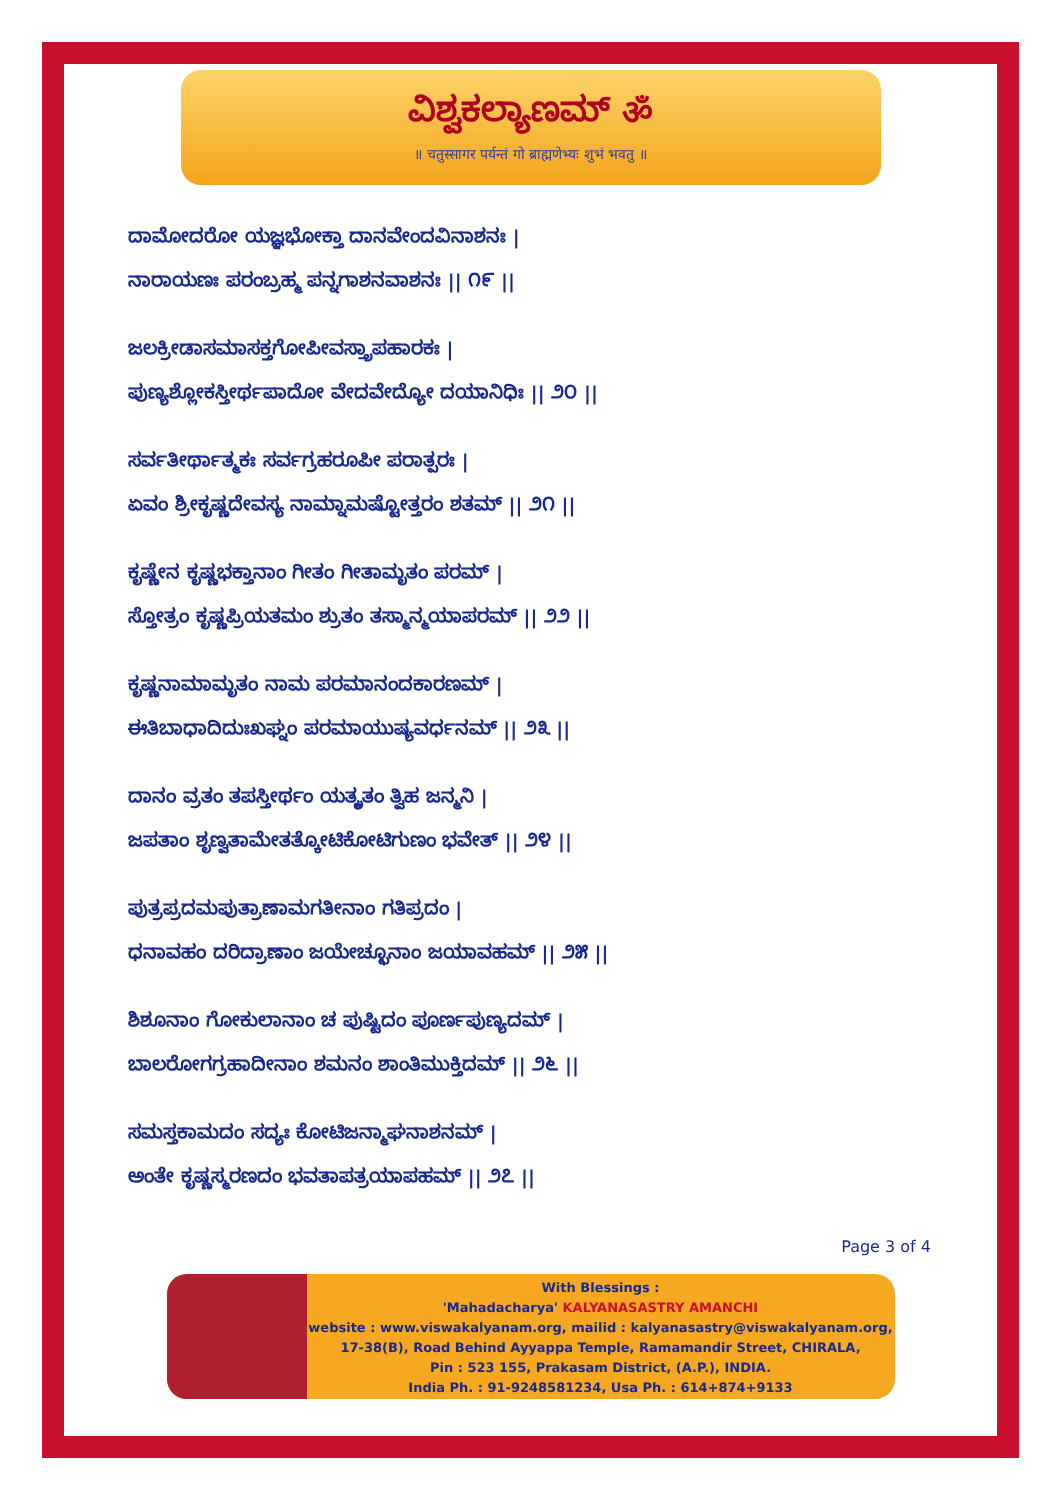ವಿಶ್ವಕಲ್ಯಾಣಮ್ ॐ
॥ चतुस्सागर पर्यन्तं गो ब्राह्मणेभ्यः शुभं भवतु ॥
ದಾಮೋದರೋ ಯಜ್ಞಭೋಕ್ತಾ ದಾನವೇಂದವಿನಾಶನಃ |
ನಾರಾಯಣಃ ಪರಂಬ್ರಹ್ಮ ಪನ್ನಗಾಶನವಾಶನಃ || ೧೯ ||
ಜಲಕ್ರೀಡಾಸಮಾಸಕ್ತಗೋಪೀವಸ್ತ್ರಾಪಹಾರಕಃ |
ಪುಣ್ಯಶ್ಲೋಕಸ್ತೀರ್ಥಪಾದೋ ವೇದವೇದ್ಯೋ ದಯಾನಿಧಿಃ || ೨೦ ||
ಸರ್ವತೀರ್ಥಾತ್ಮಕಃ ಸರ್ವಗ್ರಹರೂಪೀ ಪರಾತ್ಪರಃ |
ಏವಂ ಶ್ರೀಕೃಷ್ಣದೇವಸ್ಯ ನಾಮ್ನಾಮಷ್ಟೋತ್ತರಂ ಶತಮ್ || ೨೧ ||
ಕೃಷ್ಣೇನ ಕೃಷ್ಣಭಕ್ತಾನಾಂ ಗೀತಂ ಗೀತಾಮೃತಂ ಪರಮ್ |
ಸ್ತೋತ್ರಂ ಕೃಷ್ಣಪ್ರಿಯತಮಂ ಶ್ರುತಂ ತಸ್ಮಾನ್ಮಯಾಪರಮ್ || ೨೨ ||
ಕೃಷ್ಣನಾಮಾಮೃತಂ ನಾಮ ಪರಮಾನಂದಕಾರಣಮ್ |
ಈತಿಬಾಧಾದಿದುಃಖಘ್ನಂ ಪರಮಾಯುಷ್ಯವರ್ಧನಮ್ || ೨೩ ||
ದಾನಂ ವ್ರತಂ ತಪಸ್ತೀರ್ಥಂ ಯತ್ಕೃತಂ ತ್ವಿಹ ಜನ್ಮನಿ |
ಜಪತಾಂ ಶೃಣ್ವತಾಮೇತತ್ಕೋಟಿಕೋಟಿಗುಣಂ ಭವೇತ್ || ೨೪ ||
ಪುತ್ರಪ್ರದಮಪುತ್ರಾಣಾಮಗತೀನಾಂ ಗತಿಪ್ರದಂ |
ಧನಾವಹಂ ದರಿದ್ರಾಣಾಂ ಜಯೇಚ್ಛೂನಾಂ ಜಯಾವಹಮ್ || ೨೫ ||
ಶಿಶೂನಾಂ ಗೋಕುಲಾನಾಂ ಚ ಪುಷ್ಟಿದಂ ಪೂರ್ಣಪುಣ್ಯದಮ್ |
ಬಾಲರೋಗಗ್ರಹಾದೀನಾಂ ಶಮನಂ ಶಾಂತಿಮುಕ್ತಿದಮ್ || ೨೬ ||
ಸಮಸ್ತಕಾಮದಂ ಸದ್ಯಃ ಕೋಟಿಜನ್ಮಾಘನಾಶನಮ್ |
ಅಂತೇ ಕೃಷ್ಣಸ್ಮರಣದಂ ಭವತಾಪತ್ರಯಾಪಹಮ್ || ೨೭ ||
Page 3 of 4
With Blessings :
'Mahadacharya' KALYANASASTRY AMANCHI
website : www.viswakalyanam.org, mailid : kalyanasastry@viswakalyanam.org,
17-38(B), Road Behind Ayyappa Temple, Ramamandir Street, CHIRALA,
Pin : 523 155, Prakasam District, (A.P.), INDIA.
India Ph. : 91-9248581234, Usa Ph. : 614+874+9133